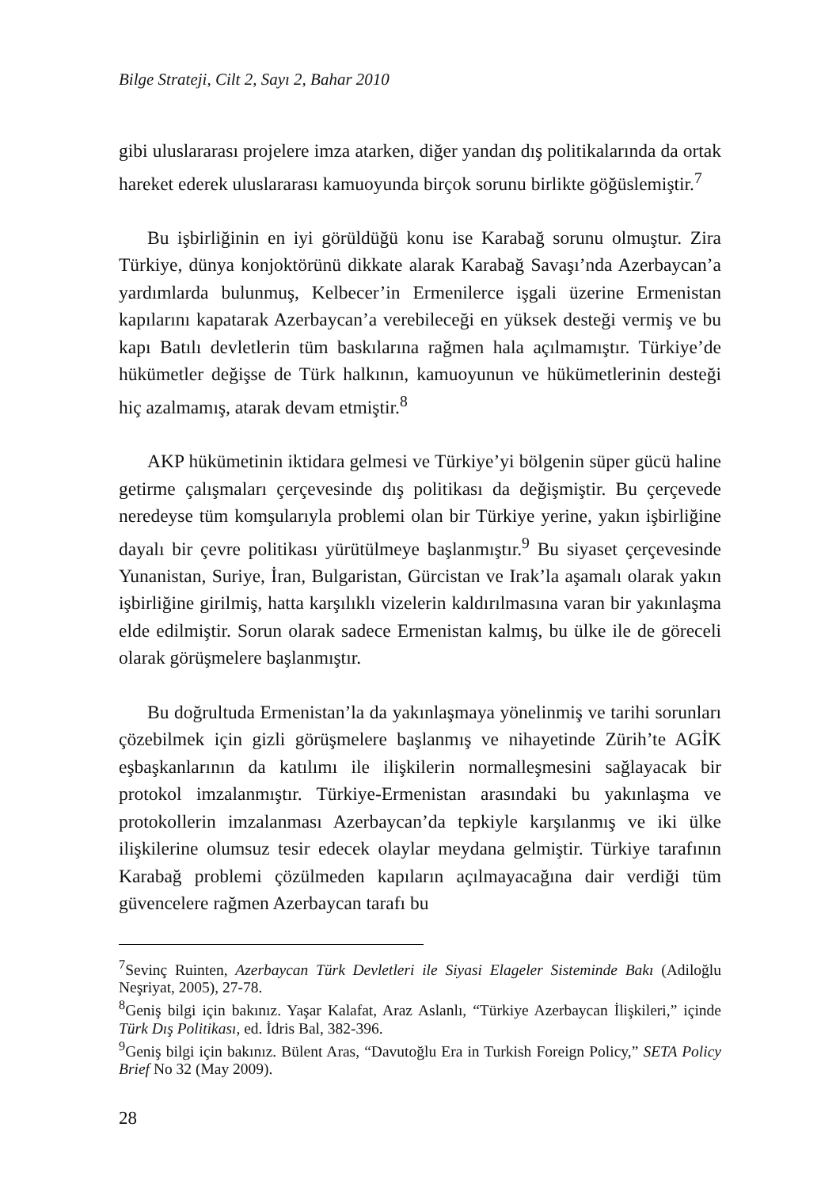Bilge Strateji, Cilt 2, Sayı 2, Bahar 2010
gibi uluslararası projelere imza atarken, diğer yandan dış politikalarında da ortak hareket ederek uluslararası kamuoyunda birçok sorunu birlikte göğüslemiştir.<sup>7</sup>
Bu işbirliğinin en iyi görüldüğü konu ise Karabağ sorunu olmuştur. Zira Türkiye, dünya konjoktörünü dikkate alarak Karabağ Savaşı’nda Azerbaycan’a yardımlarda bulunmuş, Kelbecer’in Ermenilerce işgali üzerine Ermenistan kapılarını kapatarak Azerbaycan’a verebileceği en yüksek desteği vermiş ve bu kapı Batılı devletlerin tüm baskılarına rağmen hala açılmamıştır. Türkiye’de hükümetler değişse de Türk halkının, kamuoyunun ve hükümetlerinin desteği hiç azalmamış, atarak devam etmiştir.<sup>8</sup>
AKP hükümetinin iktidara gelmesi ve Türkiye’yi bölgenin süper gücü haline getirme çalışmaları çerçevesinde dış politikası da değişmiştir. Bu çerçevede neredeyse tüm komşularıyla problemi olan bir Türkiye yerine, yakın işbirliğine dayalı bir çevre politikası yürütülmeye başlanmıştır.<sup>9</sup> Bu siyaset çerçevesinde Yunanistan, Suriye, İran, Bulgaristan, Gürcistan ve Irak’la aşamalı olarak yakın işbirliğine girilmiş, hatta karşılıklı vizelerin kaldırılmasına varan bir yakınlaşma elde edilmiştir. Sorun olarak sadece Ermenistan kalmış, bu ülke ile de göreceli olarak görüşmelere başlanmıştır.
Bu doğrultuda Ermenistan’la da yakınlaşmaya yönelinmiş ve tarihi sorunları çözebilmek için gizli görüşmelere başlanmış ve nihayetinde Zürih’te AGİK eşbaşkanlarının da katılımı ile ilişkilerin normalleşmesini sağlayacak bir protokol imzalanmıştır. Türkiye-Ermenistan arasındaki bu yakınlaşma ve protokollerin imzalanması Azerbaycan’da tepkiyle karşılanmış ve iki ülke ilişkilerine olumsuz tesir edecek olaylar meydana gelmiştir. Türkiye tarafının Karabağ problemi çözülmeden kapıların açılmayacağına dair verdiği tüm güvencelere rağmen Azerbaycan tarafı bu
<sup>7</sup> Sevinç Ruinten, Azerbaycan Türk Devletleri ile Siyasi Elageler Sisteminde Bakı (Adiloğlu Neşriyat, 2005), 27-78.
<sup>8</sup> Geniş bilgi için bakınız. Yaşar Kalafat, Araz Aslanlı, “Türkiye Azerbaycan İlişkileri,” içinde Türk Dış Politikası, ed. İdris Bal, 382-396.
<sup>9</sup> Geniş bilgi için bakınız. Bülent Aras, “Davutoğlu Era in Turkish Foreign Policy,” SETA Policy Brief No 32 (May 2009).
28